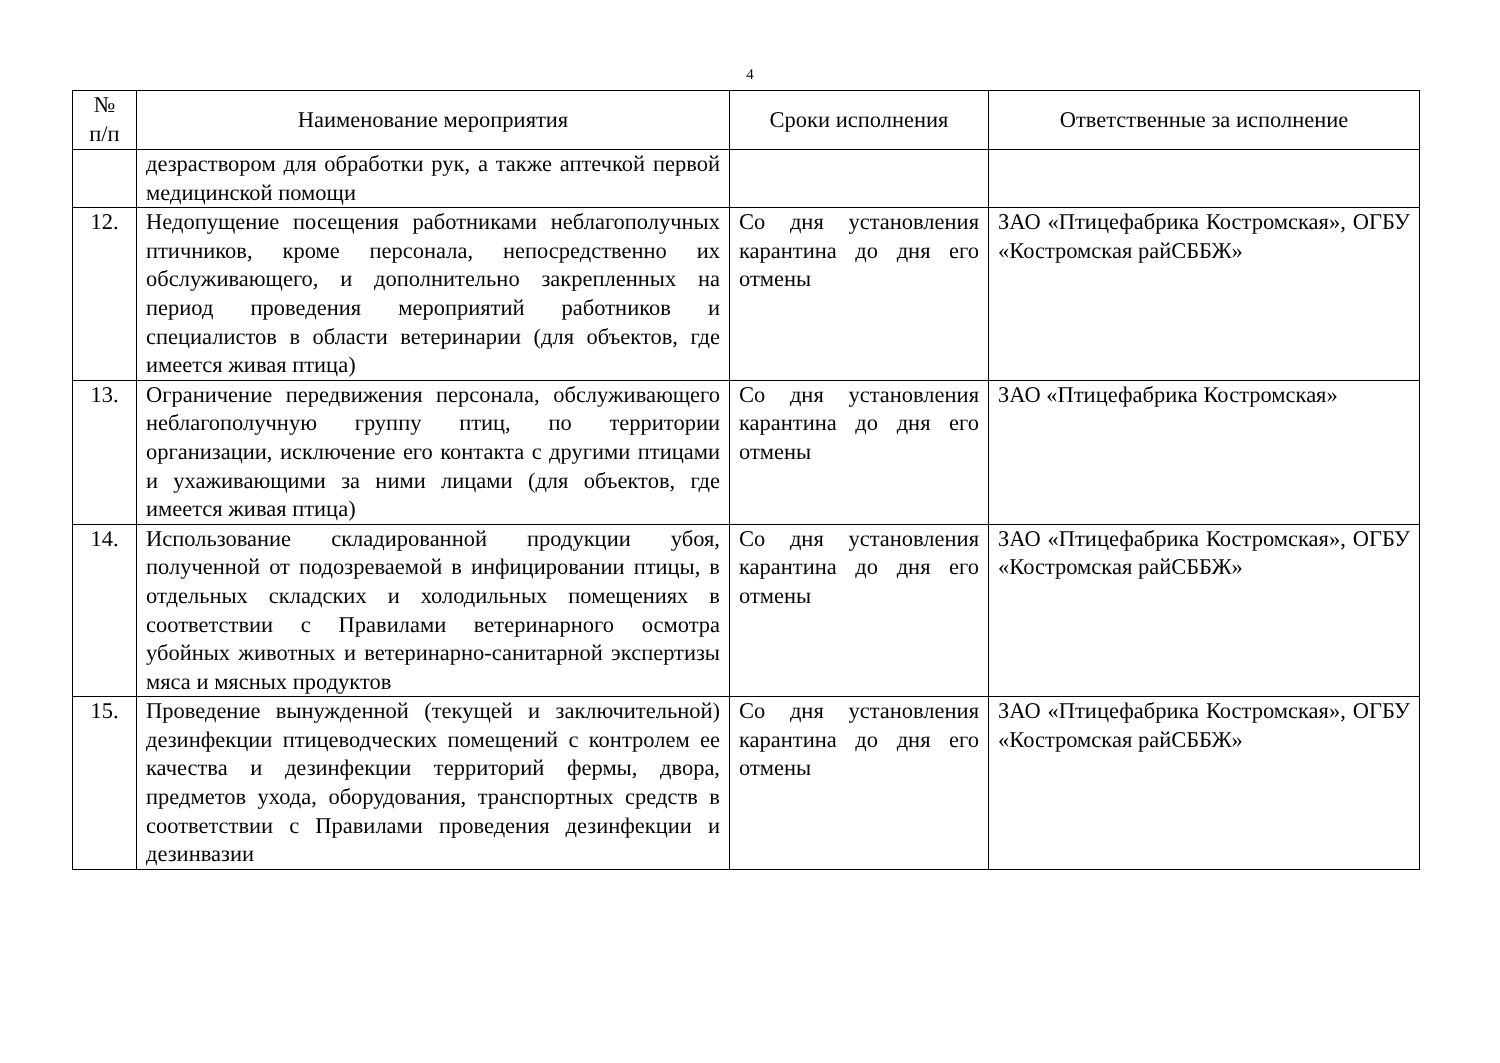4
| № п/п | Наименование мероприятия | Сроки исполнения | Ответственные за исполнение |
| --- | --- | --- | --- |
| | дезраствором для обработки рук, а также аптечкой первой медицинской помощи | | |
| 12. | Недопущение посещения работниками неблагополучных птичников, кроме персонала, непосредственно их обслуживающего, и дополнительно закрепленных на период проведения мероприятий работников и специалистов в области ветеринарии (для объектов, где имеется живая птица) | Со дня установления карантина до дня его отмены | ЗАО «Птицефабрика Костромская», ОГБУ «Костромская райСББЖ» |
| 13. | Ограничение передвижения персонала, обслуживающего неблагополучную группу птиц, по территории организации, исключение его контакта с другими птицами и ухаживающими за ними лицами (для объектов, где имеется живая птица) | Со дня установления карантина до дня его отмены | ЗАО «Птицефабрика Костромская» |
| 14. | Использование складированной продукции убоя, полученной от подозреваемой в инфицировании птицы, в отдельных складских и холодильных помещениях в соответствии с Правилами ветеринарного осмотра убойных животных и ветеринарно-санитарной экспертизы мяса и мясных продуктов | Со дня установления карантина до дня его отмены | ЗАО «Птицефабрика Костромская», ОГБУ «Костромская райСББЖ» |
| 15. | Проведение вынужденной (текущей и заключительной) дезинфекции птицеводческих помещений с контролем ее качества и дезинфекции территорий фермы, двора, предметов ухода, оборудования, транспортных средств в соответствии с Правилами проведения дезинфекции и дезинвазии | Со дня установления карантина до дня его отмены | ЗАО «Птицефабрика Костромская», ОГБУ «Костромская райСББЖ» |